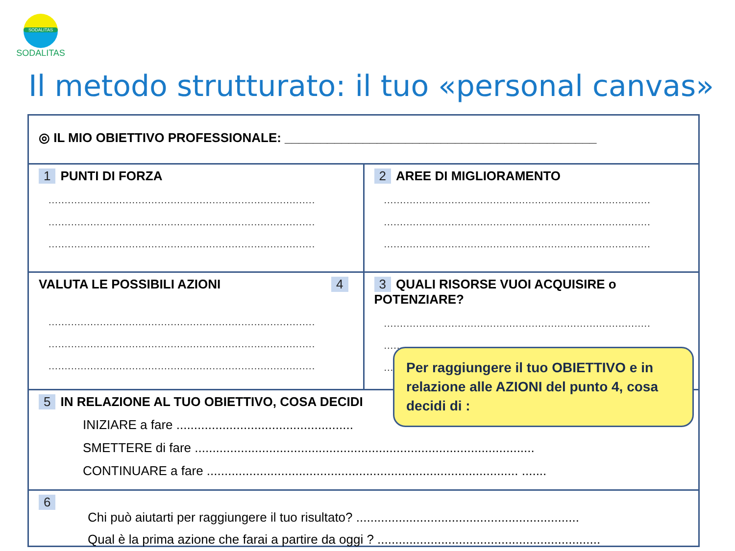SODALITAS
SODALITAS
Il metodo strutturato: il tuo «personal canvas»
◎ IL MIO OBIETTIVO PROFESSIONALE: ____________________________________________
1 PUNTI DI FORZA
...................................................................................
...................................................................................
...................................................................................
2 AREE DI MIGLIORAMENTO
...................................................................................
...................................................................................
...................................................................................
VALUTA LE POSSIBILI AZIONI 4
...................................................................................
...................................................................................
...................................................................................
3 QUALI RISORSE VUOI ACQUISIRE o POTENZIARE?
...................................................................................
...................................................................................
.....
5 IN RELAZIONE AL TUO OBIETTIVO, COSA DECIDI
INIZIARE a fare ..................................................
SMETTERE di fare ................................................................................................
CONTINUARE a fare ........................................................................................ .......
6
Chi può aiutarti per raggiungere il tuo risultato? ...............................................................
Qual è la prima azione che farai a partire da oggi ? ...............................................................
Per raggiungere il tuo OBIETTIVO e in relazione alle AZIONI del punto 4, cosa decidi di :